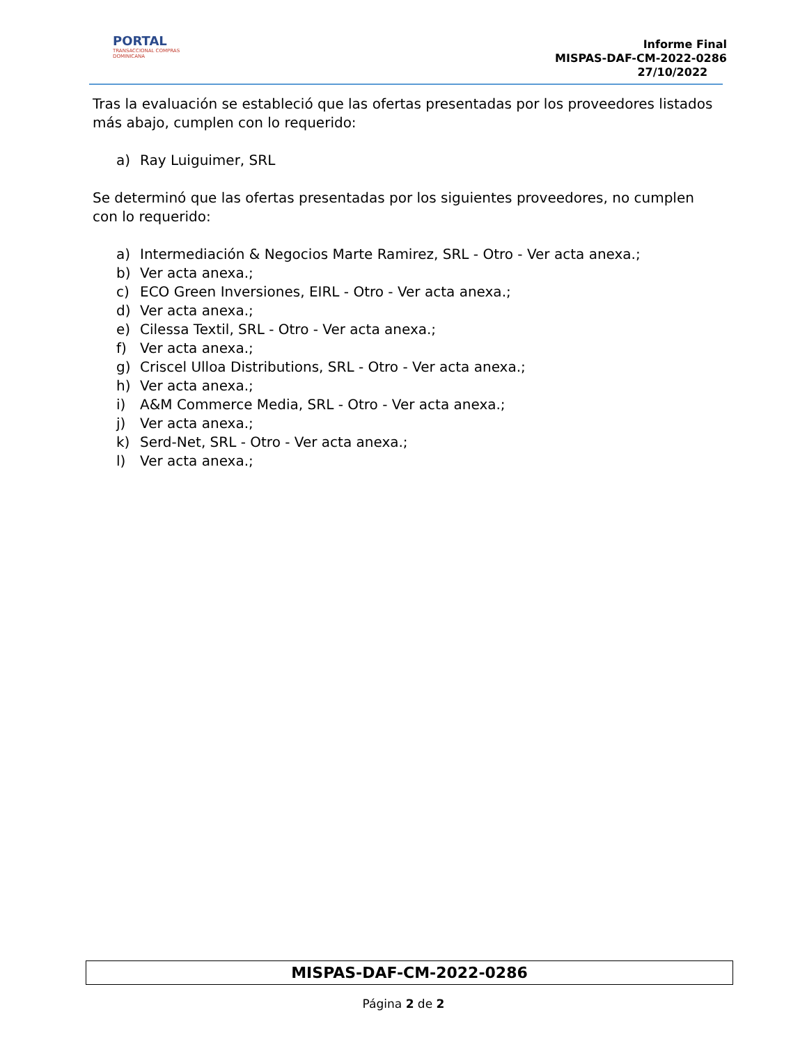PORTAL
TRANSACCIONAL COMPRAS DOMINICANA
Informe Final
MISPAS-DAF-CM-2022-0286
27/10/2022
Tras la evaluación se estableció que las ofertas presentadas por los proveedores listados más abajo, cumplen con lo requerido:
a) Ray Luiguimer, SRL
Se determinó que las ofertas presentadas por los siguientes proveedores, no cumplen con lo requerido:
a) Intermediación & Negocios Marte Ramirez, SRL - Otro - Ver acta anexa.;
b) Ver acta anexa.;
c) ECO Green Inversiones, EIRL - Otro - Ver acta anexa.;
d) Ver acta anexa.;
e) Cilessa Textil, SRL - Otro - Ver acta anexa.;
f) Ver acta anexa.;
g) Criscel Ulloa Distributions, SRL - Otro - Ver acta anexa.;
h) Ver acta anexa.;
i) A&M Commerce Media, SRL - Otro - Ver acta anexa.;
j) Ver acta anexa.;
k) Serd-Net, SRL - Otro - Ver acta anexa.;
l) Ver acta anexa.;
MISPAS-DAF-CM-2022-0286
Página 2 de 2